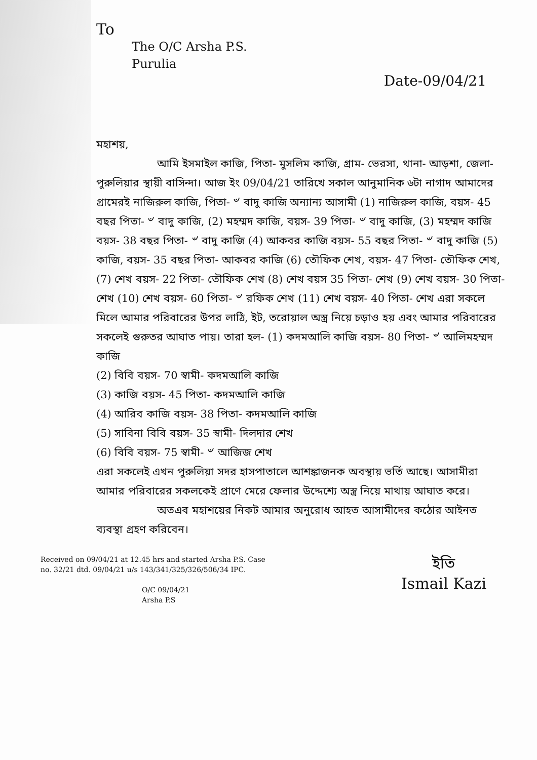To
The O/C Arsha P.S.
Purulia
Date-09/04/21
মহাশয়,
আমি ইসমাইল কাজি, পিতা- মুসলিম কাজি, গ্রাম- ভেরসা, থানা- আড়শা, জেলা- পুরুলিয়ার স্থায়ী বাসিন্দা। আজ ইং 09/04/21 তারিখে সকাল আনুমানিক ৬টা নাগাদ আমাদের গ্রামেরই নাজিরুল কাজি, পিতা- ৺ বাদু কাজি অন্যান্য আসামী (1) নাজিরুল কাজি, বয়স- 45 বছর পিতা- ৺ বাদু কাজি, (2) মহম্মদ কাজি, বয়স- 39 পিতা- ৺ বাদু কাজি, (3) মহম্মদ কাজি বয়স- 38 বছর পিতা- ৺ বাদু কাজি (4) আকবর কাজি বয়স- 55 বছর পিতা- ৺ বাদু কাজি (5) কাজি, বয়স- 35 বছর পিতা- আকবর কাজি (6) তৌফিক শেখ, বয়স- 47 পিতা- তৌফিক শেখ, (7) শেখ বয়স- 22 পিতা- তৌফিক শেখ (8) শেখ বয়স 35 পিতা- শেখ (9) শেখ বয়স- 30 পিতা- শেখ (10) শেখ বয়স- 60 পিতা- ৺ রফিক শেখ (11) শেখ বয়স- 40 পিতা- শেখ এরা সকলে মিলে আমার পরিবারের উপর লাঠি, ইট, তরোয়াল অস্ত্র নিয়ে চড়াও হয় এবং আমার পরিবারের সকলেই গুরুতর আঘাত পায়। তারা হল- (1) কদমআলি কাজি বয়স- 80 পিতা- ৺ আলিমহম্মদ কাজি
(2) বিবি বয়স- 70 স্বামী- কদমআলি কাজি
(3) কাজি বয়স- 45 পিতা- কদমআলি কাজি
(4) আরিব কাজি বয়স- 38 পিতা- কদমআলি কাজি
(5) সাবিনা বিবি বয়স- 35 স্বামী- দিলদার শেখ
(6) বিবি বয়স- 75 স্বামী- ৺ আজিজ শেখ
এরা সকলেই এখন পুরুলিয়া সদর হাসপাতালে আশঙ্কাজনক অবস্থায় ভর্তি আছে। আসামীরা আমার পরিবারের সকলকেই প্রাণে মেরে ফেলার উদ্দেশ্যে অস্ত্র নিয়ে মাথায় আঘাত করে।
অতএব মহাশয়ের নিকট আমার অনুরোধ আহত আসামীদের কঠোর আইনত ব্যবস্থা গ্রহণ করিবেন।
Received on 09/04/21 at 12.45 hrs and started Arsha P.S. Case no. 32/21 dtd. 09/04/21 u/s 143/341/325/326/506/34 IPC.
O/C 09/04/21
Arsha P.S
ইতি
Ismail Kazi